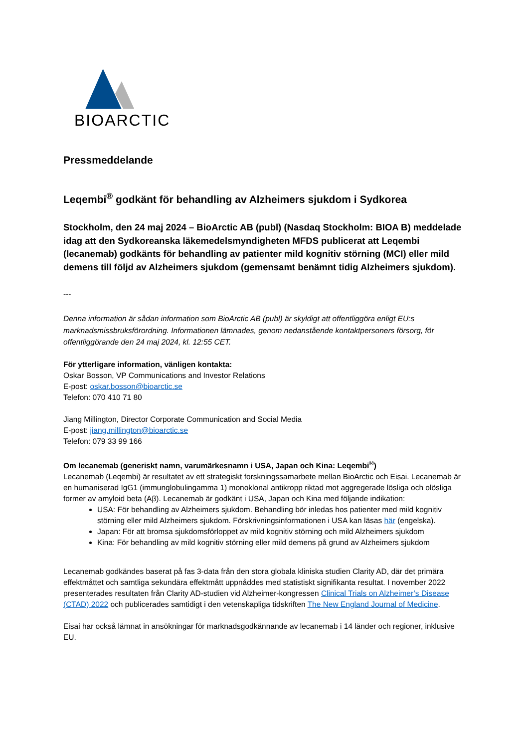BIOARCTIC
Pressmeddelande
Leqembi<sup>®</sup> godkänt för behandling av Alzheimers sjukdom i Sydkorea
Stockholm, den 24 maj 2024 – BioArctic AB (publ) (Nasdaq Stockholm: BIOA B) meddelade idag att den Sydkoreanska läkemedelsmyndigheten MFDS publicerat att Leqembi (lecanemab) godkänts för behandling av patienter mild kognitiv störning (MCI) eller mild demens till följd av Alzheimers sjukdom (gemensamt benämnt tidig Alzheimers sjukdom).
---
Denna information är sådan information som BioArctic AB (publ) är skyldigt att offentliggöra enligt EU:s marknadsmissbruksförordning. Informationen lämnades, genom nedanstående kontaktpersoners försorg, för offentliggörande den 24 maj 2024, kl. 12:55 CET.
För ytterligare information, vänligen kontakta:
Oskar Bosson, VP Communications and Investor Relations
E-post: oskar.bosson@bioarctic.se
Telefon: 070 410 71 80
Jiang Millington, Director Corporate Communication and Social Media
E-post: jiang.millington@bioarctic.se
Telefon: 079 33 99 166
Om lecanemab (generiskt namn, varumärkesnamn i USA, Japan och Kina: Leqembi<sup>®</sup>)
Lecanemab (Leqembi) är resultatet av ett strategiskt forskningssamarbete mellan BioArctic och Eisai. Lecanemab är en humaniserad IgG1 (immunglobulingamma 1) monoklonal antikropp riktad mot aggregerade lösliga och olösliga former av amyloid beta (Aβ). Lecanemab är godkänt i USA, Japan och Kina med följande indikation:
USA: För behandling av Alzheimers sjukdom. Behandling bör inledas hos patienter med mild kognitiv störning eller mild Alzheimers sjukdom. Förskrivningsinformationen i USA kan läsas här (engelska).
Japan: För att bromsa sjukdomsförloppet av mild kognitiv störning och mild Alzheimers sjukdom
Kina: För behandling av mild kognitiv störning eller mild demens på grund av Alzheimers sjukdom
Lecanemab godkändes baserat på fas 3-data från den stora globala kliniska studien Clarity AD, där det primära effektmåttet och samtliga sekundära effektmått uppnåddes med statistiskt signifikanta resultat. I november 2022 presenterades resultaten från Clarity AD-studien vid Alzheimer-kongressen Clinical Trials on Alzheimer’s Disease (CTAD) 2022 och publicerades samtidigt i den vetenskapliga tidskriften The New England Journal of Medicine.
Eisai har också lämnat in ansökningar för marknadsgodkännande av lecanemab i 14 länder och regioner, inklusive EU.